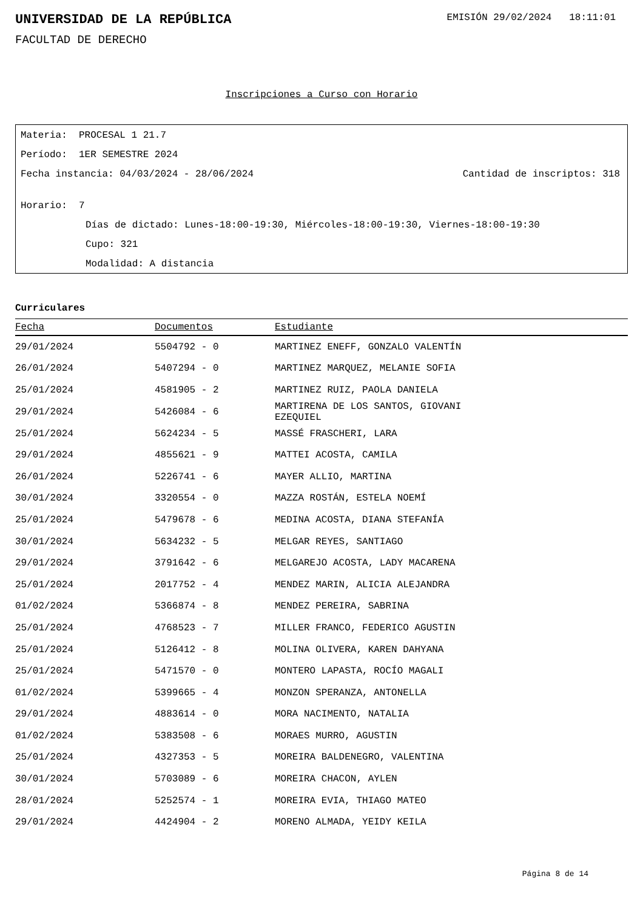UNIVERSIDAD DE LA REPÚBLICA
EMISIÓN 29/02/2024 18:11:01
FACULTAD DE DERECHO
Inscripciones a Curso con Horario
Materia: PROCESAL 1 21.7
Período: 1ER SEMESTRE 2024
Fecha instancia: 04/03/2024 - 28/06/2024
Cantidad de inscriptos: 318
Horario: 7
Días de dictado: Lunes-18:00-19:30, Miércoles-18:00-19:30, Viernes-18:00-19:30
Cupo: 321
Modalidad: A distancia
Curriculares
| Fecha | Documentos | Estudiante |
| --- | --- | --- |
| 29/01/2024 | 5504792 - 0 | MARTINEZ ENEFF, GONZALO VALENTÍN |
| 26/01/2024 | 5407294 - 0 | MARTINEZ MARQUEZ, MELANIE SOFIA |
| 25/01/2024 | 4581905 - 2 | MARTINEZ RUIZ, PAOLA DANIELA |
| 29/01/2024 | 5426084 - 6 | MARTIRENA DE LOS SANTOS, GIOVANI EZEQUIEL |
| 25/01/2024 | 5624234 - 5 | MASSÉ FRASCHERI, LARA |
| 29/01/2024 | 4855621 - 9 | MATTEI ACOSTA, CAMILA |
| 26/01/2024 | 5226741 - 6 | MAYER ALLIO, MARTINA |
| 30/01/2024 | 3320554 - 0 | MAZZA ROSTÁN, ESTELA NOEMÍ |
| 25/01/2024 | 5479678 - 6 | MEDINA ACOSTA, DIANA STEFANÍA |
| 30/01/2024 | 5634232 - 5 | MELGAR REYES, SANTIAGO |
| 29/01/2024 | 3791642 - 6 | MELGAREJO ACOSTA, LADY MACARENA |
| 25/01/2024 | 2017752 - 4 | MENDEZ MARIN, ALICIA ALEJANDRA |
| 01/02/2024 | 5366874 - 8 | MENDEZ PEREIRA, SABRINA |
| 25/01/2024 | 4768523 - 7 | MILLER FRANCO, FEDERICO AGUSTIN |
| 25/01/2024 | 5126412 - 8 | MOLINA OLIVERA, KAREN DAHYANA |
| 25/01/2024 | 5471570 - 0 | MONTERO LAPASTA, ROCÍO MAGALI |
| 01/02/2024 | 5399665 - 4 | MONZON SPERANZA, ANTONELLA |
| 29/01/2024 | 4883614 - 0 | MORA NACIMENTO, NATALIA |
| 01/02/2024 | 5383508 - 6 | MORAES MURRO, AGUSTIN |
| 25/01/2024 | 4327353 - 5 | MOREIRA BALDENEGRO, VALENTINA |
| 30/01/2024 | 5703089 - 6 | MOREIRA CHACON, AYLEN |
| 28/01/2024 | 5252574 - 1 | MOREIRA EVIA, THIAGO MATEO |
| 29/01/2024 | 4424904 - 2 | MORENO ALMADA, YEIDY KEILA |
Página 8 de 14